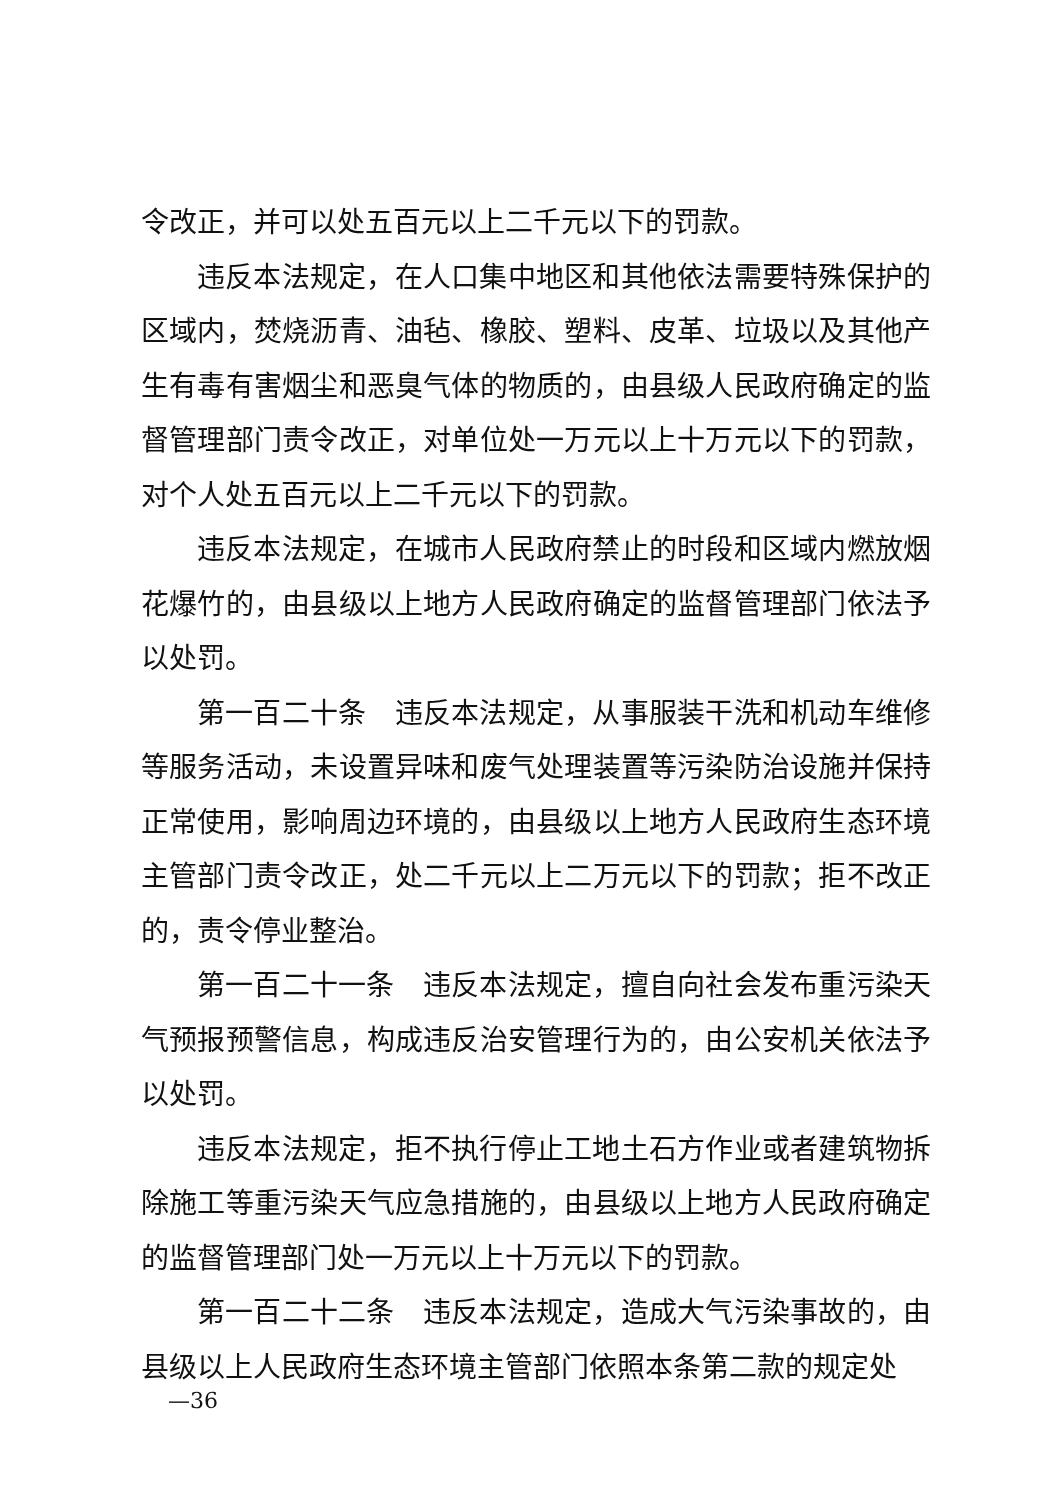令改正，并可以处五百元以上二千元以下的罚款。
违反本法规定，在人口集中地区和其他依法需要特殊保护的区域内，焚烧沥青、油毡、橡胶、塑料、皮革、垃圾以及其他产生有毒有害烟尘和恶臭气体的物质的，由县级人民政府确定的监督管理部门责令改正，对单位处一万元以上十万元以下的罚款，对个人处五百元以上二千元以下的罚款。
违反本法规定，在城市人民政府禁止的时段和区域内燃放烟花爆竹的，由县级以上地方人民政府确定的监督管理部门依法予以处罚。
第一百二十条　违反本法规定，从事服装干洗和机动车维修等服务活动，未设置异味和废气处理装置等污染防治设施并保持正常使用，影响周边环境的，由县级以上地方人民政府生态环境主管部门责令改正，处二千元以上二万元以下的罚款；拒不改正的，责令停业整治。
第一百二十一条　违反本法规定，擅自向社会发布重污染天气预报预警信息，构成违反治安管理行为的，由公安机关依法予以处罚。
违反本法规定，拒不执行停止工地土石方作业或者建筑物拆除施工等重污染天气应急措施的，由县级以上地方人民政府确定的监督管理部门处一万元以上十万元以下的罚款。
第一百二十二条　违反本法规定，造成大气污染事故的，由县级以上人民政府生态环境主管部门依照本条第二款的规定处
—36